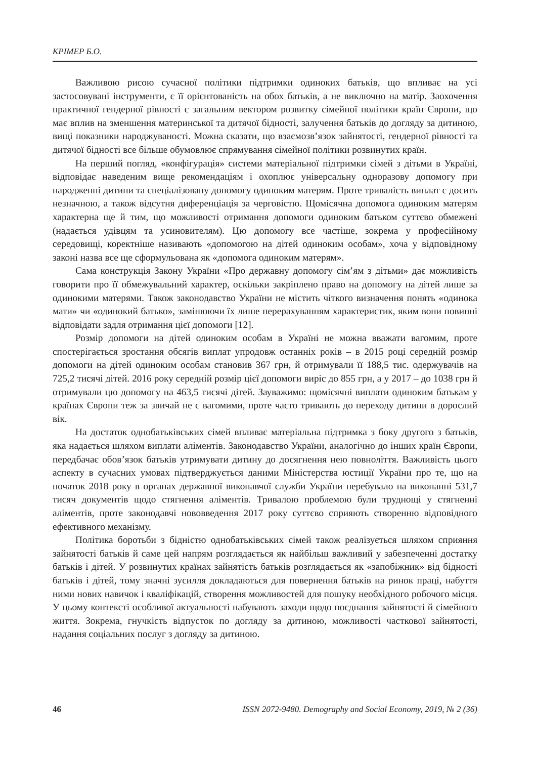КРІМЕР Б.О.
Важливою рисою сучасної політики підтримки одиноких батьків, що впливає на усі застосовувані інструменти, є її орієнтованість на обох батьків, а не виключно на матір. Заохочення практичної гендерної рівності є загальним вектором розвитку сімейної політики країн Європи, що має вплив на зменшення материнської та дитячої бідності, залучення батьків до догляду за дитиною, вищі показники народжуваності. Можна сказати, що взаємозв’язок зайнятості, гендерної рівності та дитячої бідності все більше обумовлює спрямування сімейної політики розвинутих країн.
На перший погляд, «конфігурація» системи матеріальної підтримки сімей з дітьми в Україні, відповідає наведеним вище рекомендаціям і охоплює універсальну одноразову допомогу при народженні дитини та спеціалізовану допомогу одиноким матерям. Проте тривалість виплат є досить незначною, а також відсутня диференціація за черговістю. Щомісячна допомога одиноким матерям характерна ще й тим, що можливості отримання допомоги одиноким батьком суттєво обмежені (надається удівцям та усиновителям). Цю допомогу все частіше, зокрема у професійному середовищі, коректніше називають «допомогою на дітей одиноким особам», хоча у відповідному законі назва все ще сформульована як «допомога одиноким матерям».
Сама конструкція Закону України «Про державну допомогу сім’ям з дітьми» дає можливість говорити про її обмежувальний характер, оскільки закріплено право на допомогу на дітей лише за одинокими матерями. Також законодавство України не містить чіткого визначення понять «одинока мати» чи «одинокий батько», замінюючи їх лише перерахуванням характеристик, яким вони повинні відповідати задля отримання цієї допомоги [12].
Розмір допомоги на дітей одиноким особам в Україні не можна вважати вагомим, проте спостерігається зростання обсягів виплат упродовж останніх років – в 2015 році середній розмір допомоги на дітей одиноким особам становив 367 грн, й отримували її 188,5 тис. одержувачів на 725,2 тисячі дітей. 2016 року середній розмір цієї допомоги виріс до 855 грн, а у 2017 – до 1038 грн й отримували цю допомогу на 463,5 тисячі дітей. Зауважимо: щомісячні виплати одиноким батькам у країнах Європи теж за звичай не є вагомими, проте часто тривають до переходу дитини в дорослий вік.
На достаток однобатьківських сімей впливає матеріальна підтримка з боку другого з батьків, яка надається шляхом виплати аліментів. Законодавство України, аналогічно до інших країн Європи, передбачає обов’язок батьків утримувати дитину до досягнення нею повноліття. Важливість цього аспекту в сучасних умовах підтверджується даними Міністерства юстиції України про те, що на початок 2018 року в органах державної виконавчої служби України перебувало на виконанні 531,7 тисяч документів щодо стягнення аліментів. Тривалою проблемою були труднощі у стягненні аліментів, проте законодавчі нововведення 2017 року суттєво сприяють створенню відповідного ефективного механізму.
Політика боротьби з бідністю однобатьківських сімей також реалізується шляхом сприяння зайнятості батьків й саме цей напрям розглядається як найбільш важливий у забезпеченні достатку батьків і дітей. У розвинутих країнах зайнятість батьків розглядається як «запобіжник» від бідності батьків і дітей, тому значні зусилля докладаються для повернення батьків на ринок праці, набуття ними нових навичок і кваліфікацій, створення можливостей для пошуку необхідного робочого місця. У цьому контексті особливої актуальності набувають заходи щодо поєднання зайнятості й сімейного життя. Зокрема, гнучкість відпусток по догляду за дитиною, можливості часткової зайнятості, надання соціальних послуг з догляду за дитиною.
46 ISSN 2072-9480. Demography and Social Economy, 2019, № 2 (36)